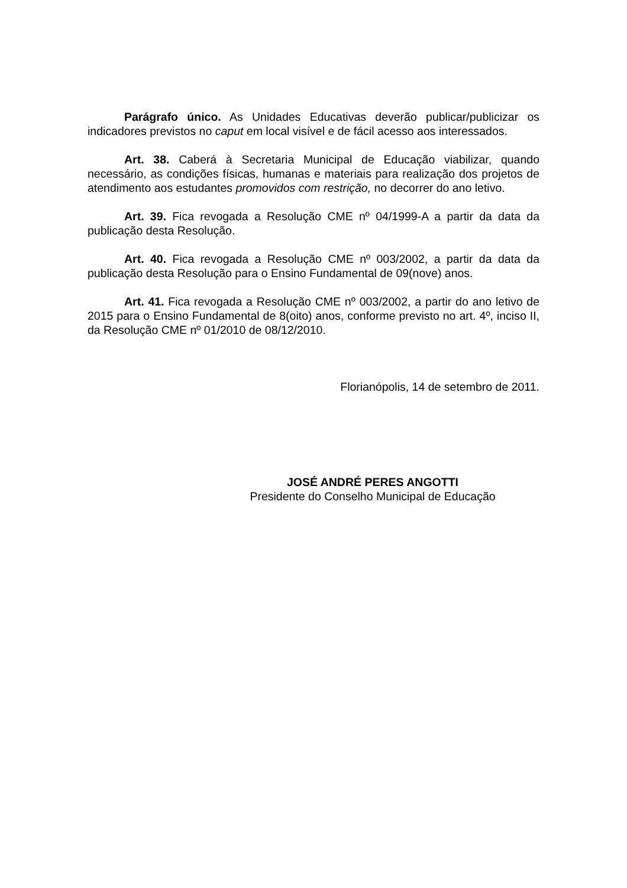Parágrafo único. As Unidades Educativas deverão publicar/publicizar os indicadores previstos no caput em local visível e de fácil acesso aos interessados.
Art. 38. Caberá à Secretaria Municipal de Educação viabilizar, quando necessário, as condições físicas, humanas e materiais para realização dos projetos de atendimento aos estudantes promovidos com restrição, no decorrer do ano letivo.
Art. 39. Fica revogada a Resolução CME nº 04/1999-A a partir da data da publicação desta Resolução.
Art. 40. Fica revogada a Resolução CME nº 003/2002, a partir da data da publicação desta Resolução para o Ensino Fundamental de 09(nove) anos.
Art. 41. Fica revogada a Resolução CME nº 003/2002, a partir do ano letivo de 2015 para o Ensino Fundamental de 8(oito) anos, conforme previsto no art. 4º, inciso II, da Resolução CME nº 01/2010 de 08/12/2010.
Florianópolis, 14 de setembro de 2011.
JOSÉ ANDRÉ PERES ANGOTTI
Presidente do Conselho Municipal de Educação